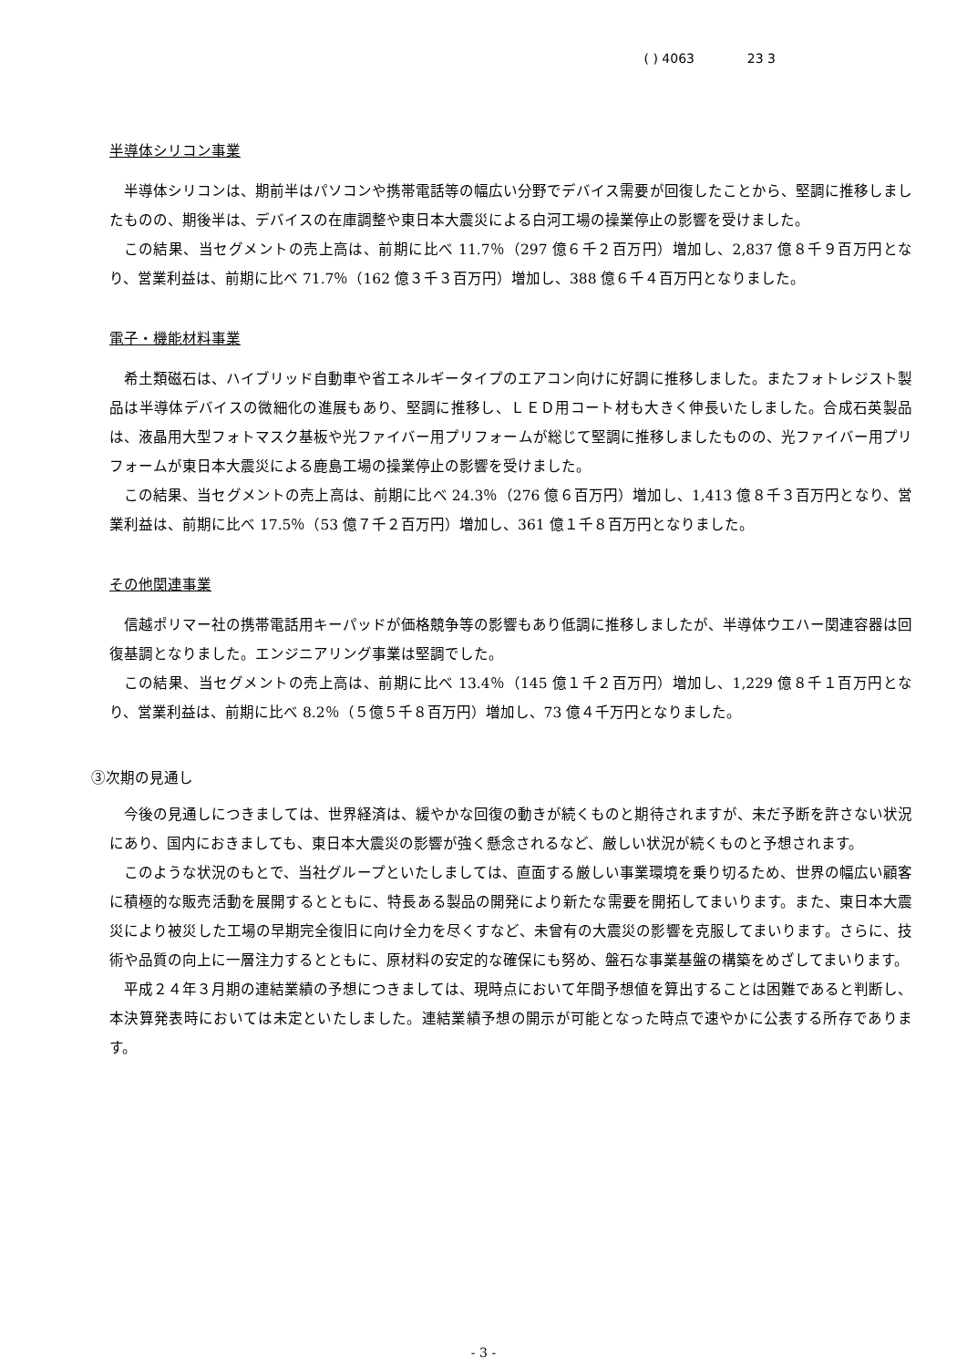( ) 4063 23 3
半導体シリコン事業
半導体シリコンは、期前半はパソコンや携帯電話等の幅広い分野でデバイス需要が回復したことから、堅調に推移しましたものの、期後半は、デバイスの在庫調整や東日本大震災による白河工場の操業停止の影響を受けました。
この結果、当セグメントの売上高は、前期に比べ 11.7％（297 億６千２百万円）増加し、2,837 億８千９百万円となり、営業利益は、前期に比べ 71.7％（162 億３千３百万円）増加し、388 億６千４百万円となりました。
電子・機能材料事業
希土類磁石は、ハイブリッド自動車や省エネルギータイプのエアコン向けに好調に推移しました。またフォトレジスト製品は半導体デバイスの微細化の進展もあり、堅調に推移し、ＬＥＤ用コート材も大きく伸長いたしました。合成石英製品は、液晶用大型フォトマスク基板や光ファイバー用プリフォームが総じて堅調に推移しましたものの、光ファイバー用プリフォームが東日本大震災による鹿島工場の操業停止の影響を受けました。
この結果、当セグメントの売上高は、前期に比べ 24.3％（276 億６百万円）増加し、1,413 億８千３百万円となり、営業利益は、前期に比べ 17.5％（53 億７千２百万円）増加し、361 億１千８百万円となりました。
その他関連事業
信越ポリマー社の携帯電話用キーパッドが価格競争等の影響もあり低調に推移しましたが、半導体ウエハー関連容器は回復基調となりました。エンジニアリング事業は堅調でした。
この結果、当セグメントの売上高は、前期に比べ 13.4％（145 億１千２百万円）増加し、1,229 億８千１百万円となり、営業利益は、前期に比べ 8.2％（５億５千８百万円）増加し、73 億４千万円となりました。
③次期の見通し
今後の見通しにつきましては、世界経済は、緩やかな回復の動きが続くものと期待されますが、未だ予断を許さない状況にあり、国内におきましても、東日本大震災の影響が強く懸念されるなど、厳しい状況が続くものと予想されます。
このような状況のもとで、当社グループといたしましては、直面する厳しい事業環境を乗り切るため、世界の幅広い顧客に積極的な販売活動を展開するとともに、特長ある製品の開発により新たな需要を開拓してまいります。また、東日本大震災により被災した工場の早期完全復旧に向け全力を尽くすなど、未曾有の大震災の影響を克服してまいります。さらに、技術や品質の向上に一層注力するとともに、原材料の安定的な確保にも努め、盤石な事業基盤の構築をめざしてまいります。
平成２４年３月期の連結業績の予想につきましては、現時点において年間予想値を算出することは困難であると判断し、本決算発表時においては未定といたしました。連結業績予想の開示が可能となった時点で速やかに公表する所存であります。
- 3 -